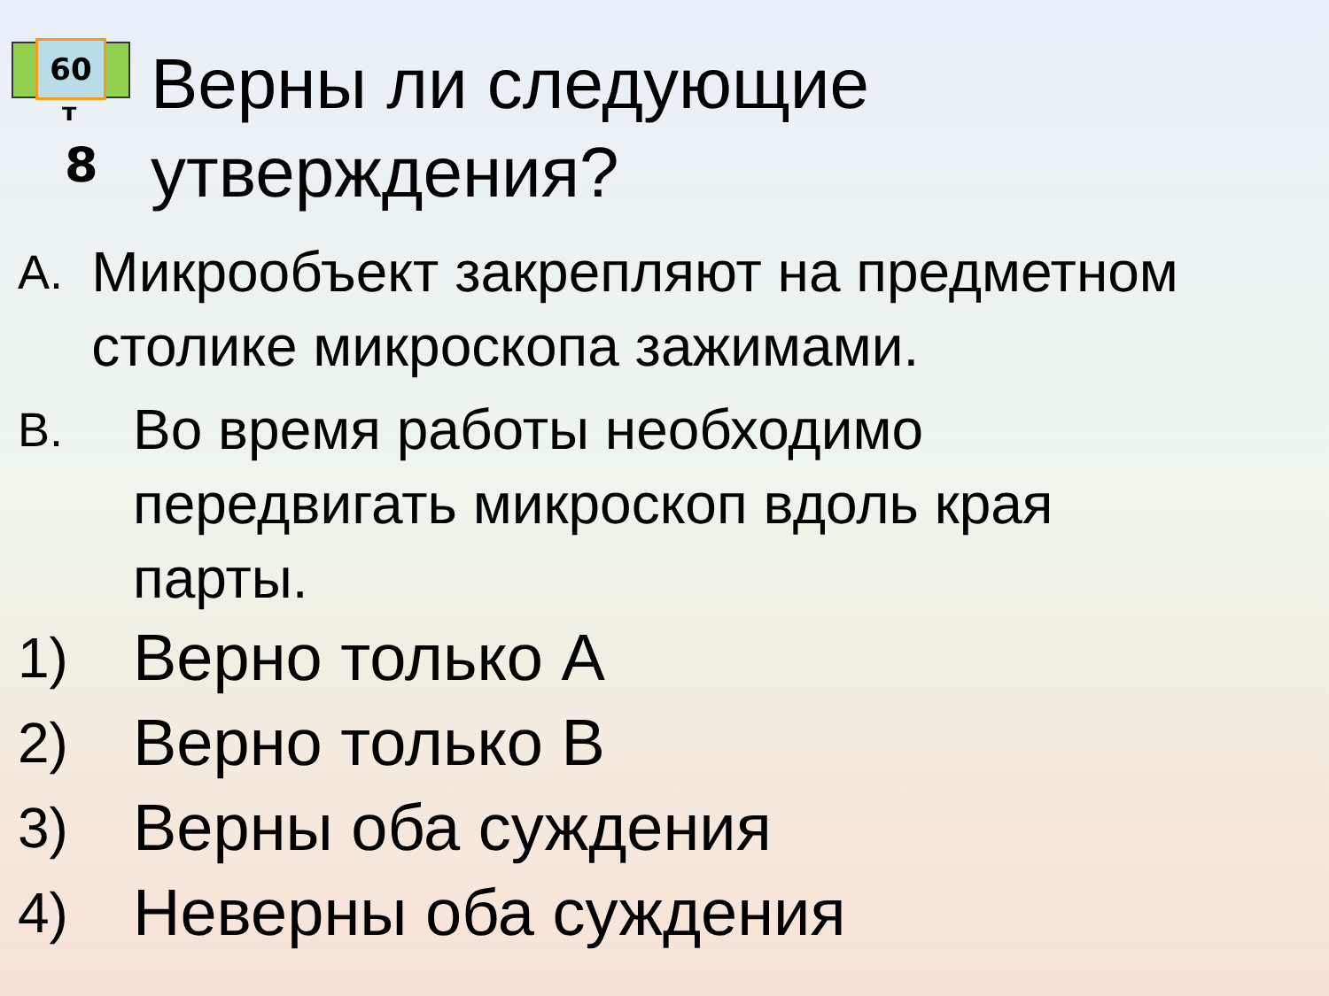60
т
8
Верны ли следующие
утверждения?
А.
Микрообъект закрепляют на предметном столике микроскопа зажимами.
В.
Во время работы необходимо
передвигать микроскоп вдоль края
парты.
1)
Верно только А
2)
Верно только В
3)
Верны оба суждения
4)
Неверны оба суждения